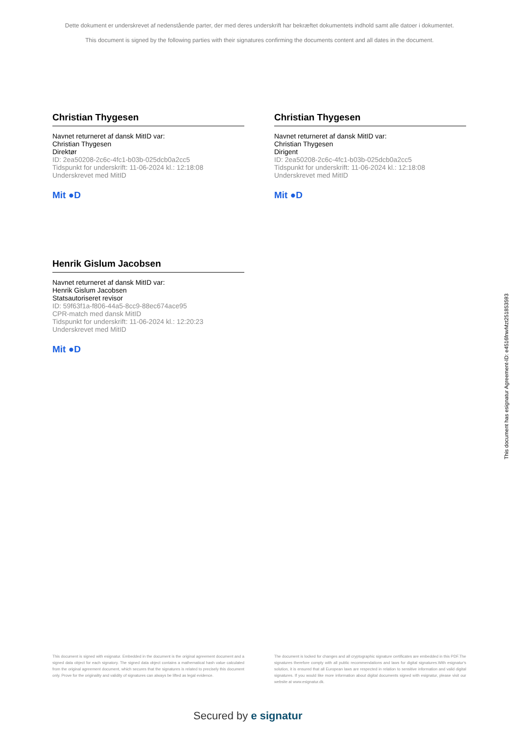Dette dokument er underskrevet af nedenstående parter, der med deres underskrift har bekræftet dokumentets indhold samt alle datoer i dokumentet.
This document is signed by the following parties with their signatures confirming the documents content and all dates in the document.
Christian Thygesen
Navnet returneret af dansk MitID var:
Christian Thygesen
Direktør
ID: 2ea50208-2c6c-4fc1-b03b-025dcb0a2cc5
Tidspunkt for underskrift: 11-06-2024 kl.: 12:18:08
Underskrevet med MitID
Mit ●D
Christian Thygesen
Navnet returneret af dansk MitID var:
Christian Thygesen
Dirigent
ID: 2ea50208-2c6c-4fc1-b03b-025dcb0a2cc5
Tidspunkt for underskrift: 11-06-2024 kl.: 12:18:08
Underskrevet med MitID
Mit ●D
Henrik Gislum Jacobsen
Navnet returneret af dansk MitID var:
Henrik Gislum Jacobsen
Statsautoriseret revisor
ID: 59f63f1a-f806-44a5-8cc9-88ec674ace95
CPR-match med dansk MitID
Tidspunkt for underskrift: 11-06-2024 kl.: 12:20:23
Underskrevet med MitID
Mit ●D
This document is signed with esignatur. Embedded in the document is the original agreement document and a signed data object for each signatory. The signed data object contains a mathematical hash value calculated from the original agreement document, which secures that the signatures is related to precisely this document only. Prove for the originality and validity of signatures can always be lifted as legal evidence.
The document is locked for changes and all cryptographic signature certificates are embedded in this PDF.The signatures therefore comply with all public recommendations and laws for digital signatures.With esignatur's solution, it is ensured that all European laws are respected in relation to sensitive information and valid digital signatures. If you would like more information about digital documents signed with esignatur, please visit our website at www.esignatur.dk.
Secured by e signatur
This document has esignatur Agreement-ID: e4516fnwMzt251853593